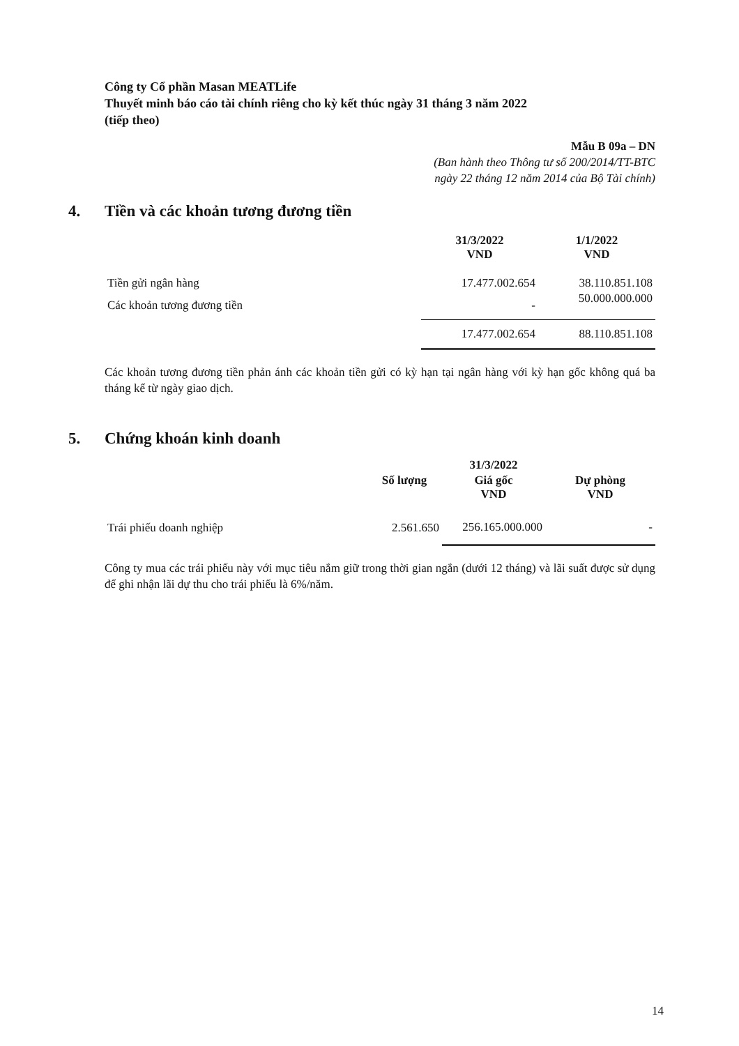Công ty Cổ phần Masan MEATLife
Thuyết minh báo cáo tài chính riêng cho kỳ kết thúc ngày 31 tháng 3 năm 2022
(tiếp theo)
Mẫu B 09a – DN
(Ban hành theo Thông tư số 200/2014/TT-BTC
ngày 22 tháng 12 năm 2014 của Bộ Tài chính)
4. Tiền và các khoản tương đương tiền
| | 31/3/2022 VND | 1/1/2022 VND |
| --- | --- | --- |
| Tiền gửi ngân hàng | 17.477.002.654 | 38.110.851.108 |
| Các khoản tương đương tiền | - | 50.000.000.000 |
| | 17.477.002.654 | 88.110.851.108 |
Các khoản tương đương tiền phản ánh các khoản tiền gửi có kỳ hạn tại ngân hàng với kỳ hạn gốc không quá ba tháng kể từ ngày giao dịch.
5. Chứng khoán kinh doanh
| | | 31/3/2022 | |
| --- | --- | --- | --- |
| | Số lượng | Giá gốc VND | Dự phòng VND |
| Trái phiếu doanh nghiệp | 2.561.650 | 256.165.000.000 | - |
Công ty mua các trái phiếu này với mục tiêu nắm giữ trong thời gian ngắn (dưới 12 tháng) và lãi suất được sử dụng để ghi nhận lãi dự thu cho trái phiếu là 6%/năm.
14